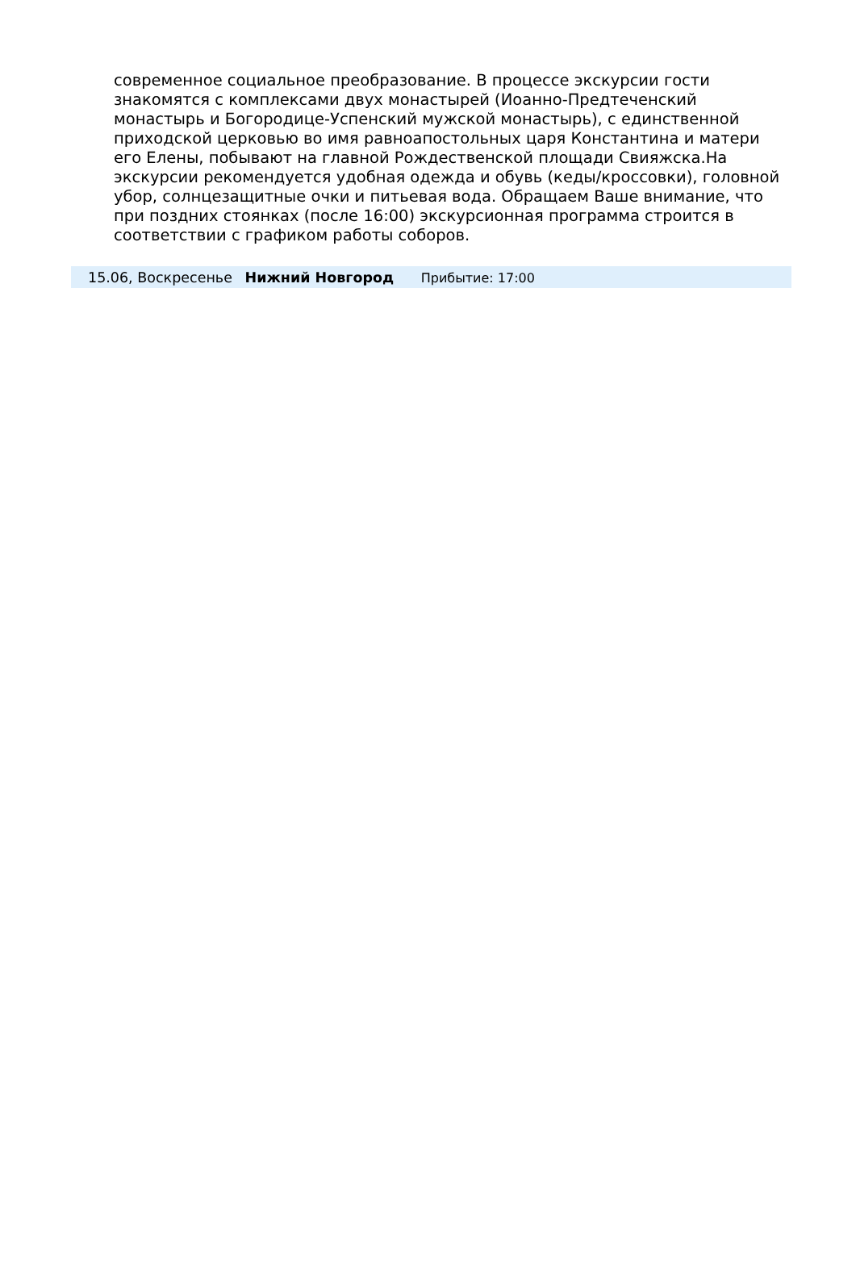современное социальное преобразование. В процессе экскурсии гости знакомятся с комплексами двух монастырей (Иоанно-Предтеченский монастырь и Богородице-Успенский мужской монастырь), с единственной приходской церковью во имя равноапостольных царя Константина и матери его Елены, побывают на главной Рождественской площади Свияжска.На экскурсии рекомендуется удобная одежда и обувь (кеды/кроссовки), головной убор, солнцезащитные очки и питьевая вода. Обращаем Ваше внимание, что при поздних стоянках (после 16:00) экскурсионная программа строится в соответствии с графиком работы соборов.
15.06, Воскресенье Нижний Новгород Прибытие: 17:00